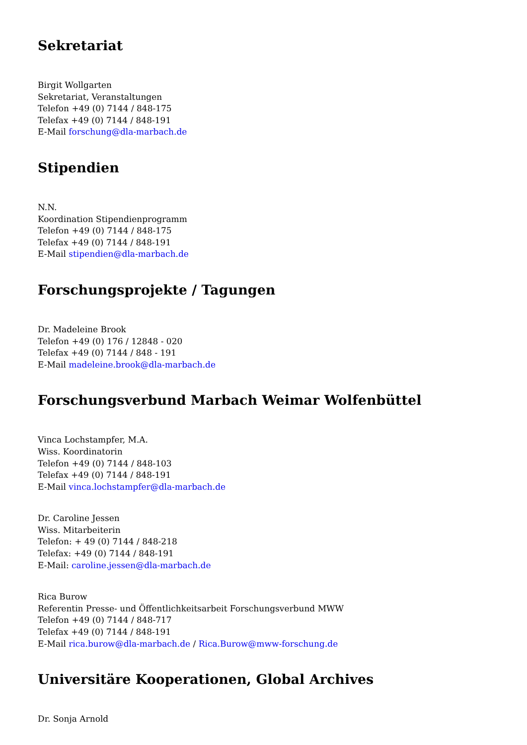Sekretariat
Birgit Wollgarten
Sekretariat, Veranstaltungen
Telefon +49 (0) 7144 / 848-175
Telefax +49 (0) 7144 / 848-191
E-Mail forschung@dla-marbach.de
Stipendien
N.N.
Koordination Stipendienprogramm
Telefon +49 (0) 7144 / 848-175
Telefax +49 (0) 7144 / 848-191
E-Mail stipendien@dla-marbach.de
Forschungsprojekte / Tagungen
Dr. Madeleine Brook
Telefon +49 (0) 176 / 12848 - 020
Telefax +49 (0) 7144 / 848 - 191
E-Mail madeleine.brook@dla-marbach.de
Forschungsverbund Marbach Weimar Wolfenbüttel
Vinca Lochstampfer, M.A.
Wiss. Koordinatorin
Telefon +49 (0) 7144 / 848-103
Telefax +49 (0) 7144 / 848-191
E-Mail vinca.lochstampfer@dla-marbach.de
Dr. Caroline Jessen
Wiss. Mitarbeiterin
Telefon: + 49 (0) 7144 / 848-218
Telefax: +49 (0) 7144 / 848-191
E-Mail: caroline.jessen@dla-marbach.de
Rica Burow
Referentin Presse- und Öffentlichkeitsarbeit Forschungsverbund MWW
Telefon +49 (0) 7144 / 848-717
Telefax +49 (0) 7144 / 848-191
E-Mail rica.burow@dla-marbach.de / Rica.Burow@mww-forschung.de
Universitäre Kooperationen, Global Archives
Dr. Sonja Arnold